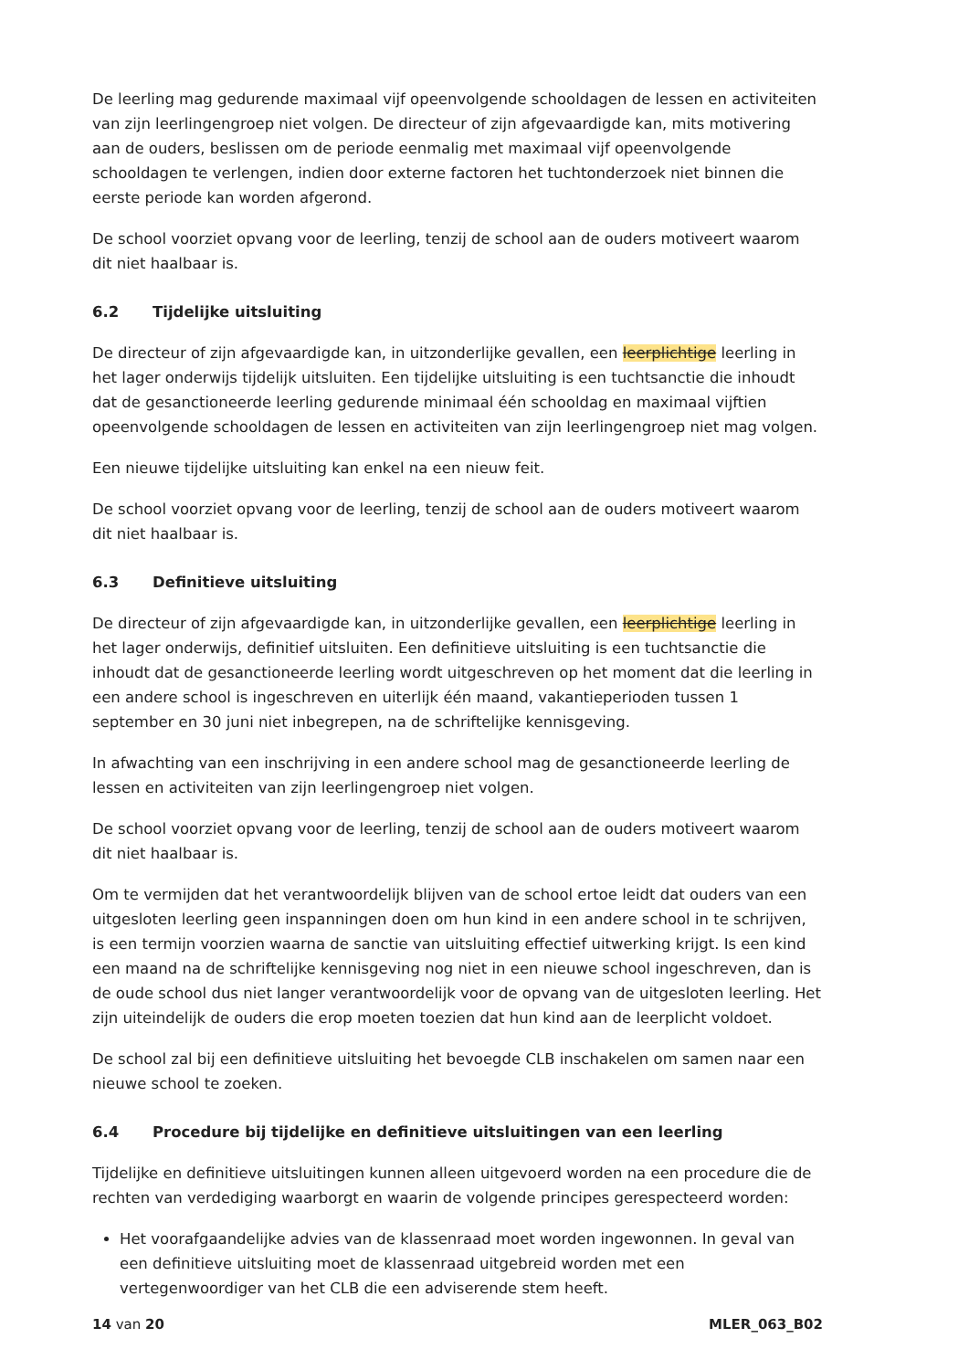De leerling mag gedurende maximaal vijf opeenvolgende schooldagen de lessen en activiteiten van zijn leerlingengroep niet volgen. De directeur of zijn afgevaardigde kan, mits motivering aan de ouders, beslissen om de periode eenmalig met maximaal vijf opeenvolgende schooldagen te verlengen, indien door externe factoren het tuchtonderzoek niet binnen die eerste periode kan worden afgerond.
De school voorziet opvang voor de leerling, tenzij de school aan de ouders motiveert waarom dit niet haalbaar is.
6.2 Tijdelijke uitsluiting
De directeur of zijn afgevaardigde kan, in uitzonderlijke gevallen, een leerplichtige leerling in het lager onderwijs tijdelijk uitsluiten. Een tijdelijke uitsluiting is een tuchtsanctie die inhoudt dat de gesanctioneerde leerling gedurende minimaal één schooldag en maximaal vijftien opeenvolgende schooldagen de lessen en activiteiten van zijn leerlingengroep niet mag volgen.
Een nieuwe tijdelijke uitsluiting kan enkel na een nieuw feit.
De school voorziet opvang voor de leerling, tenzij de school aan de ouders motiveert waarom dit niet haalbaar is.
6.3 Definitieve uitsluiting
De directeur of zijn afgevaardigde kan, in uitzonderlijke gevallen, een leerplichtige leerling in het lager onderwijs, definitief uitsluiten. Een definitieve uitsluiting is een tuchtsanctie die inhoudt dat de gesanctioneerde leerling wordt uitgeschreven op het moment dat die leerling in een andere school is ingeschreven en uiterlijk één maand, vakantieperioden tussen 1 september en 30 juni niet inbegrepen, na de schriftelijke kennisgeving.
In afwachting van een inschrijving in een andere school mag de gesanctioneerde leerling de lessen en activiteiten van zijn leerlingengroep niet volgen.
De school voorziet opvang voor de leerling, tenzij de school aan de ouders motiveert waarom dit niet haalbaar is.
Om te vermijden dat het verantwoordelijk blijven van de school ertoe leidt dat ouders van een uitgesloten leerling geen inspanningen doen om hun kind in een andere school in te schrijven, is een termijn voorzien waarna de sanctie van uitsluiting effectief uitwerking krijgt. Is een kind een maand na de schriftelijke kennisgeving nog niet in een nieuwe school ingeschreven, dan is de oude school dus niet langer verantwoordelijk voor de opvang van de uitgesloten leerling. Het zijn uiteindelijk de ouders die erop moeten toezien dat hun kind aan de leerplicht voldoet.
De school zal bij een definitieve uitsluiting het bevoegde CLB inschakelen om samen naar een nieuwe school te zoeken.
6.4 Procedure bij tijdelijke en definitieve uitsluitingen van een leerling
Tijdelijke en definitieve uitsluitingen kunnen alleen uitgevoerd worden na een procedure die de rechten van verdediging waarborgt en waarin de volgende principes gerespecteerd worden:
Het voorafgaandelijke advies van de klassenraad moet worden ingewonnen. In geval van een definitieve uitsluiting moet de klassenraad uitgebreid worden met een vertegenwoordiger van het CLB die een adviserende stem heeft.
14 van 20 MLER_063_B02